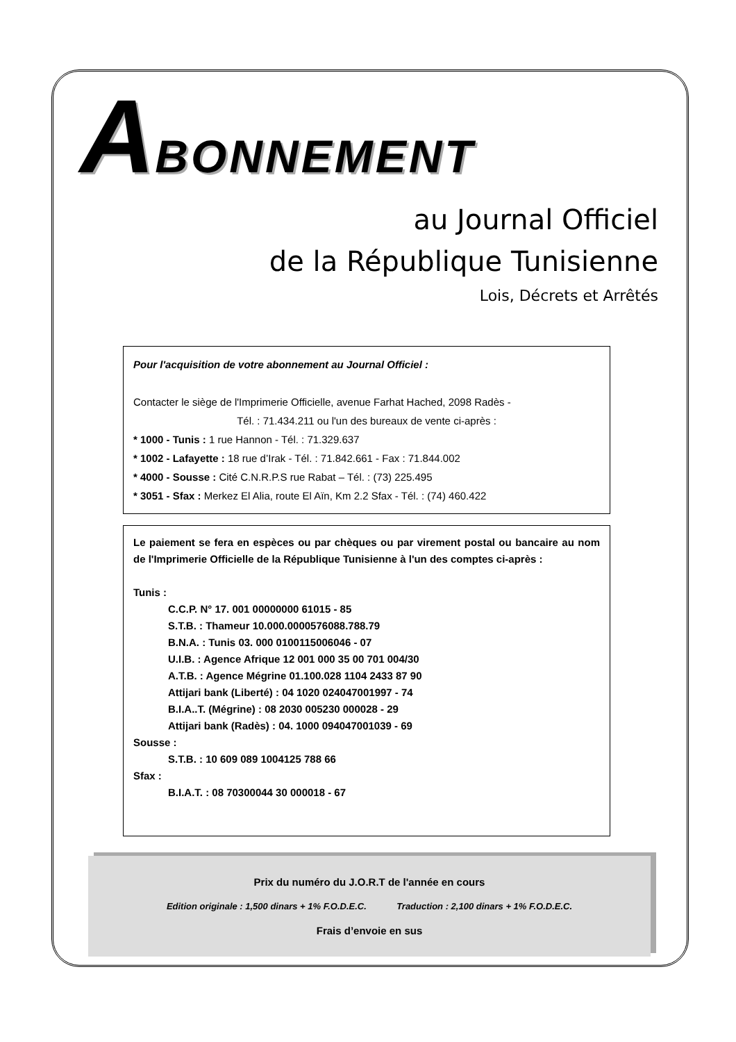ABONNEMENT
au Journal Officiel
de la République Tunisienne
Lois, Décrets et Arrêtés
Pour l'acquisition de votre abonnement au Journal Officiel :
Contacter le siège de l'Imprimerie Officielle, avenue Farhat Hached, 2098 Radès -
Tél. : 71.434.211 ou l'un des bureaux de vente ci-après :
* 1000 - Tunis : 1 rue Hannon - Tél. : 71.329.637
* 1002 - Lafayette : 18 rue d’Irak - Tél. : 71.842.661 - Fax : 71.844.002
* 4000 - Sousse : Cité C.N.R.P.S rue Rabat – Tél. : (73) 225.495
* 3051 - Sfax : Merkez El Alia, route El Aïn, Km 2.2 Sfax - Tél. : (74) 460.422
Le paiement se fera en espèces ou par chèques ou par virement postal ou bancaire au nom de l'Imprimerie Officielle de la République Tunisienne à l'un des comptes ci-après :
Tunis :
C.C.P. N° 17. 001 00000000 61015 - 85
S.T.B. : Thameur 10.000.0000576088.788.79
B.N.A. : Tunis 03. 000 0100115006046 - 07
U.I.B. : Agence Afrique 12 001 000 35 00 701 004/30
A.T.B. : Agence Mégrine 01.100.028 1104 2433 87 90
Attijari bank (Liberté) : 04 1020 024047001997 - 74
B.I.A..T. (Mégrine) : 08 2030 005230 000028 - 29
Attijari bank (Radès) : 04. 1000 094047001039 - 69
Sousse :
S.T.B. : 10 609 089 1004125 788 66
Sfax :
B.I.A.T. : 08 70300044 30 000018 - 67
Prix du numéro du J.O.R.T de l'année en cours
Edition originale : 1,500 dinars + 1% F.O.D.E.C. Traduction : 2,100 dinars + 1% F.O.D.E.C.
Frais d’envoie en sus